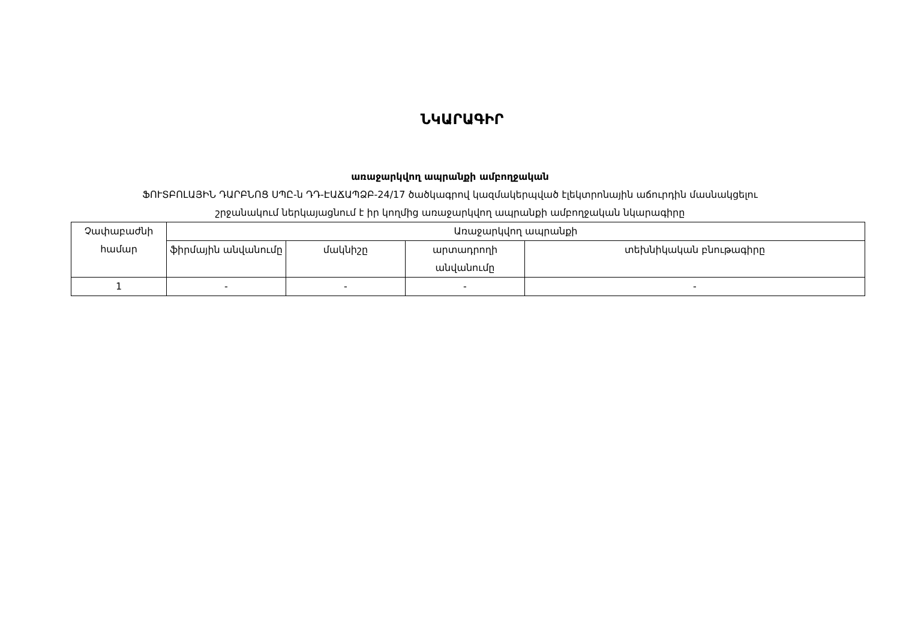ՆԿԱՐԱԳԻՐ
առաջարկվող ապրանքի ամբողջական
ՖՈՒՏԲՈԼԱՅԻՆ ԴԱՐԲՆՈՑ ՍՊԸ-ն ԴԴ-ԷԱՃԱՊՁԲ-24/17 ծածկագրով կազմակերպված էլեկտրոնային աճուրդին մասնակցելու
շրջանակում ներկայացնում է իր կողմից առաջարկվող ապրանքի ամբողջական նկարագիրը
| Չափաբաժնի համար | Առաջարկվող ապրանքի | | | |
| --- | --- | --- | --- | --- |
| | ֆիրմային անվանումը | մակնիշը | արտադրողի անվանումը | տեխնիկական բնութագիրը |
| 1 | - | - | - | - |